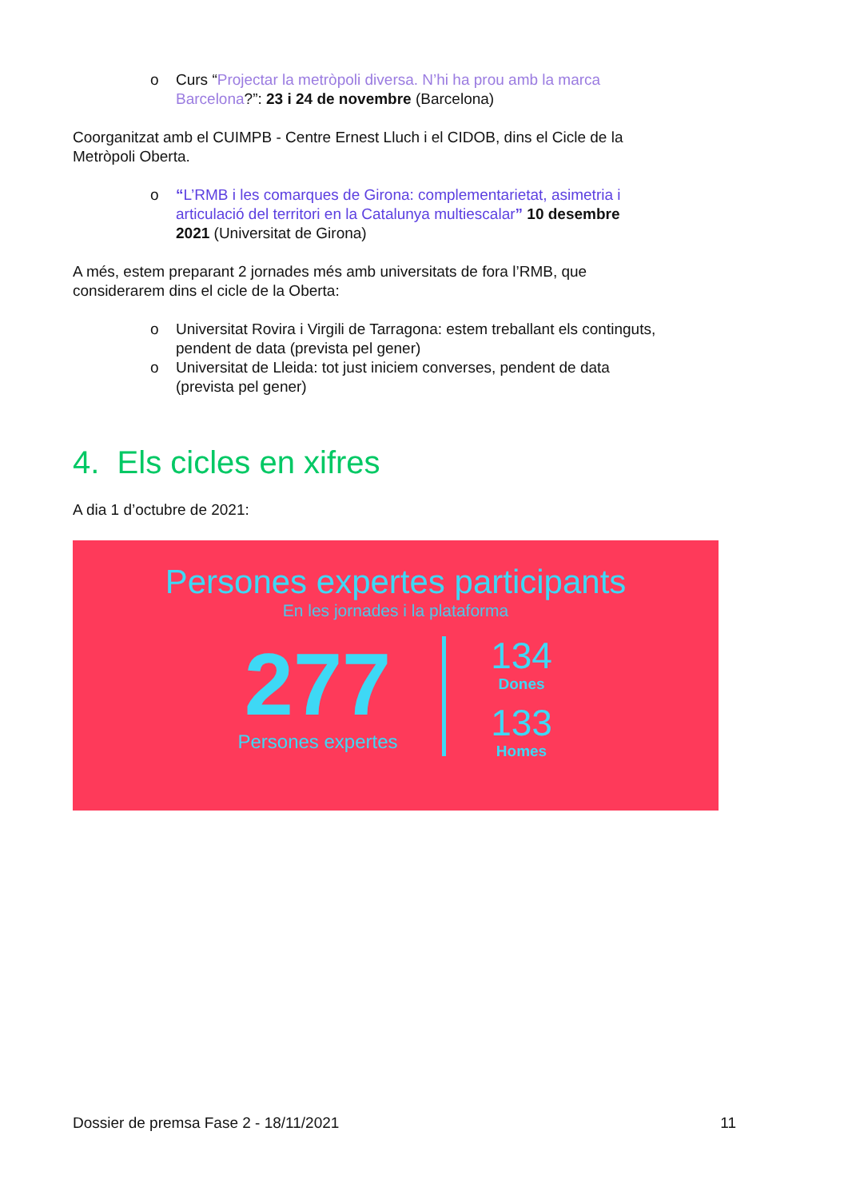o Curs “Projectar la metròpoli diversa. N’hi ha prou amb la marca Barcelona?”: 23 i 24 de novembre (Barcelona)
Coorganitzat amb el CUIMPB - Centre Ernest Lluch i el CIDOB, dins el Cicle de la Metròpoli Oberta.
o “L’RMB i les comarques de Girona: complementarietat, asimetria i articulació del territori en la Catalunya multiescalar” 10 desembre 2021 (Universitat de Girona)
A més, estem preparant 2 jornades més amb universitats de fora l’RMB, que considerarem dins el cicle de la Oberta:
o Universitat Rovira i Virgili de Tarragona: estem treballant els continguts, pendent de data (prevista pel gener)
o Universitat de Lleida: tot just iniciem converses, pendent de data (prevista pel gener)
4. Els cicles en xifres
A dia 1 d’octubre de 2021:
Persones expertes participants
En les jornades i la plataforma
277
Persones expertes
134
Dones
133
Homes
Dossier de premsa Fase 2 - 18/11/2021 11